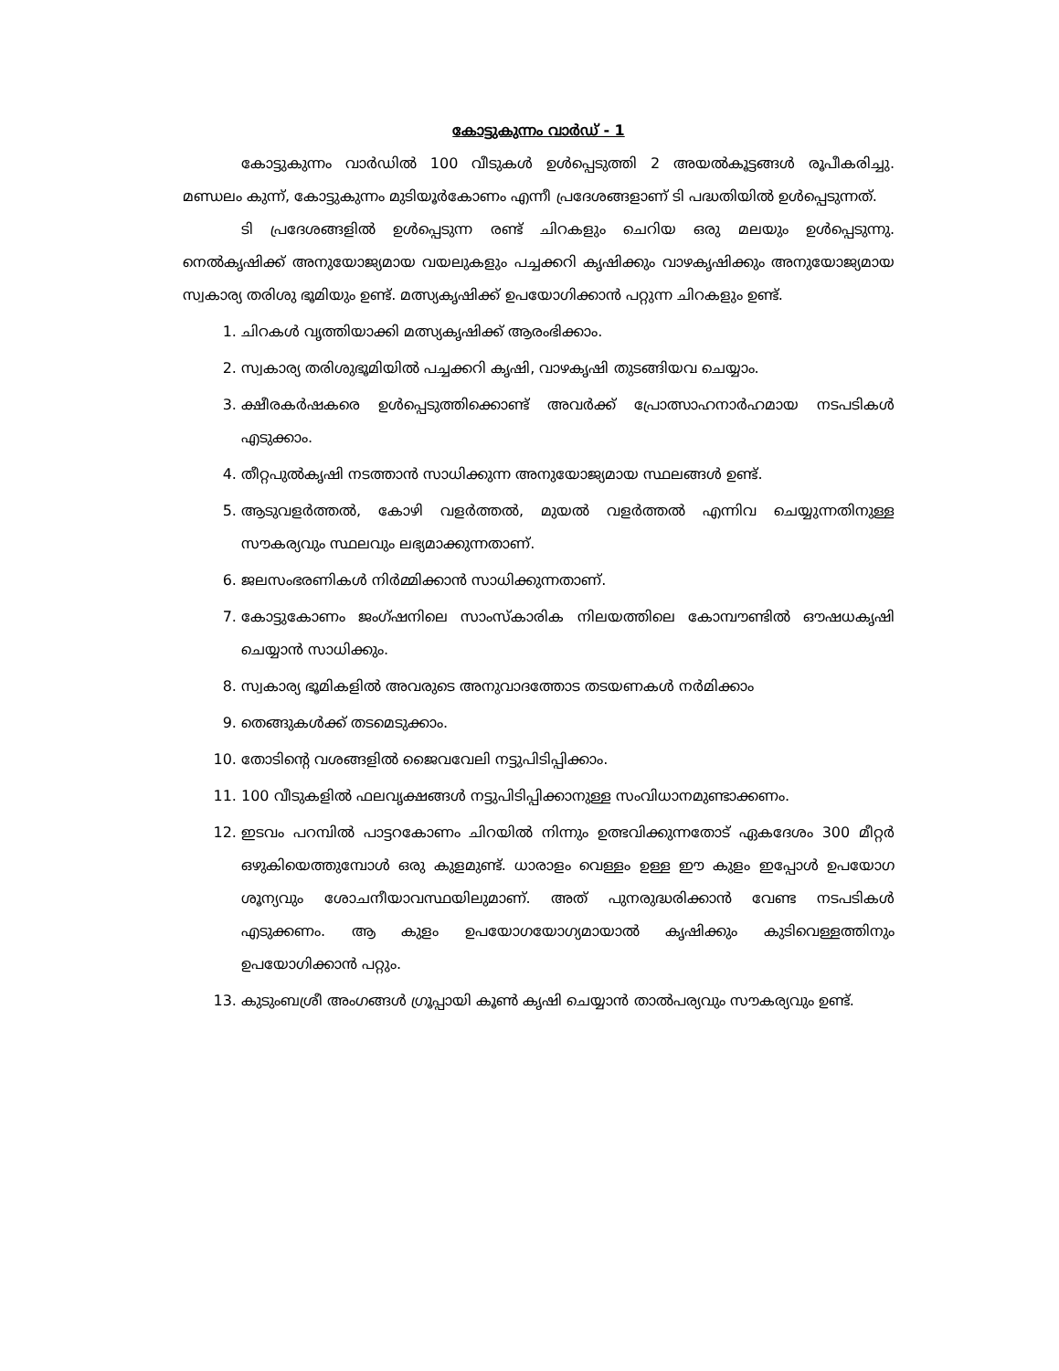കോട്ടുകുന്നം വാർഡ് - 1
കോട്ടുകുന്നം വാർഡിൽ 100 വീടുകൾ ഉൾപ്പെടുത്തി 2 അയൽകൂട്ടങ്ങൾ രൂപീകരിച്ചു. മണ്ഡലം കുന്ന്, കോട്ടുകുന്നം മുടിയൂർകോണം എന്നീ പ്രദേശങ്ങളാണ് ടി പദ്ധതിയിൽ ഉൾപ്പെടുന്നത്.
ടി പ്രദേശങ്ങളിൽ ഉൾപ്പെടുന്ന രണ്ട് ചിറകളും ചെറിയ ഒരു മലയും ഉൾപ്പെടുന്നു. നെൽകൃഷിക്ക് അനുയോജ്യമായ വയലുകളും പച്ചക്കറി കൃഷിക്കും വാഴകൃഷിക്കും അനുയോജ്യമായ സ്വകാര്യ തരിശു ഭൂമിയും ഉണ്ട്. മത്സ്യകൃഷിക്ക് ഉപയോഗിക്കാൻ പറ്റുന്ന ചിറകളും ഉണ്ട്.
1. ചിറകൾ വൃത്തിയാക്കി മത്സ്യകൃഷിക്ക് ആരംഭിക്കാം.
2. സ്വകാര്യ തരിശുഭൂമിയിൽ പച്ചക്കറി കൃഷി, വാഴകൃഷി തുടങ്ങിയവ ചെയ്യാം.
3. ക്ഷീരകർഷകരെ ഉൾപ്പെടുത്തിക്കൊണ്ട് അവർക്ക് പ്രോത്സാഹനാർഹമായ നടപടികൾ എടുക്കാം.
4. തീറ്റപുൽകൃഷി നടത്താൻ സാധിക്കുന്ന അനുയോജ്യമായ സ്ഥലങ്ങൾ ഉണ്ട്.
5. ആടുവളർത്തൽ, കോഴി വളർത്തൽ, മുയൽ വളർത്തൽ എന്നിവ ചെയ്യുന്നതിനുള്ള സൗകര്യവും സ്ഥലവും ലഭ്യമാക്കുന്നതാണ്.
6. ജലസംഭരണികൾ നിർമ്മിക്കാൻ സാധിക്കുന്നതാണ്.
7. കോട്ടുകോണം ജംഗ്ഷനിലെ സാംസ്കാരിക നിലയത്തിലെ കോമ്പൗണ്ടിൽ ഔഷധകൃഷി ചെയ്യാൻ സാധിക്കും.
8. സ്വകാര്യ ഭൂമികളിൽ അവരുടെ അനുവാദത്തോട തടയണകൾ നർമിക്കാം
9. തെങ്ങുകൾക്ക് തടമെടുക്കാം.
10. തോടിന്റെ വശങ്ങളിൽ ജൈവവേലി നട്ടുപിടിപ്പിക്കാം.
11. 100 വീടുകളിൽ ഫലവൃക്ഷങ്ങൾ നട്ടുപിടിപ്പിക്കാനുള്ള സംവിധാനമുണ്ടാക്കണം.
12. ഇടവം പറമ്പിൽ പാട്ടറകോണം ചിറയിൽ നിന്നും ഉത്ഭവിക്കുന്നതോട് ഏകദേശം 300 മീറ്റർ ഒഴുകിയെത്തുമ്പോൾ ഒരു കുളമുണ്ട്. ധാരാളം വെള്ളം ഉള്ള ഈ കുളം ഇപ്പോൾ ഉപയോഗ ശൂന്യവും ശോചനീയാവസ്ഥയിലുമാണ്. അത് പുനരുദ്ധരിക്കാൻ വേണ്ട നടപടികൾ എടുക്കണം. ആ കുളം ഉപയോഗയോഗ്യമായാൽ കൃഷിക്കും കുടിവെള്ളത്തിനും ഉപയോഗിക്കാൻ പറ്റും.
13. കുടുംബശ്രീ അംഗങ്ങൾ ഗ്രൂപ്പായി കൂൺ കൃഷി ചെയ്യാൻ താൽപര്യവും സൗകര്യവും ഉണ്ട്.